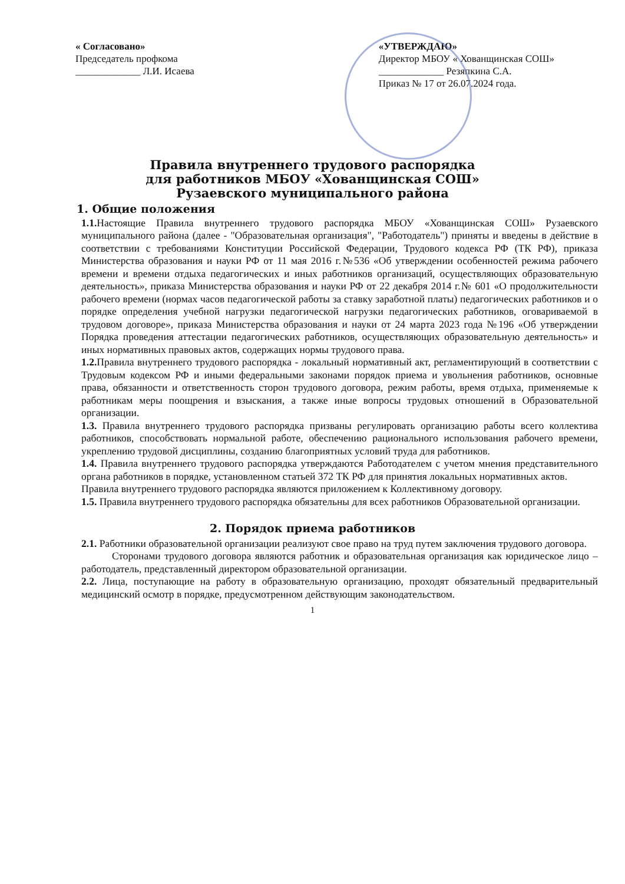« Согласовано»
Председатель профкома
_____________ Л.И. Исаева
«УТВЕРЖДАЮ»
Директор МБОУ « Хованщинская СОШ»
_____________ Резяпкина С.А.
Приказ № 17 от 26.07.2024 года.
Правила внутреннего трудового распорядка
для работников МБОУ «Хованщинская СОШ»
Рузаевского муниципального района
1. Общие положения
1.1. Настоящие Правила внутреннего трудового распорядка МБОУ «Хованщинская СОШ» Рузаевского муниципального района (далее - "Образовательная организация", "Работодатель") приняты и введены в действие в соответствии с требованиями Конституции Российской Федерации, Трудового кодекса РФ (ТК РФ), приказа Министерства образования и науки РФ от 11 мая 2016 г.№536 «Об утверждении особенностей режима рабочего времени и времени отдыха педагогических и иных работников организаций, осуществляющих образовательную деятельность», приказа Министерства образования и науки РФ от 22 декабря 2014 г.№ 601 «О продолжительности рабочего времени (нормах часов педагогической работы за ставку заработной платы) педагогических работников и о порядке определения учебной нагрузки педагогической нагрузки педагогических работников, оговариваемой в трудовом договоре», приказа Министерства образования и науки от 24 марта 2023 года №196 «Об утверждении Порядка проведения аттестации педагогических работников, осуществляющих образовательную деятельность» и иных нормативных правовых актов, содержащих нормы трудового права.
1.2. Правила внутреннего трудового распорядка - локальный нормативный акт, регламентирующий в соответствии с Трудовым кодексом РФ и иными федеральными законами порядок приема и увольнения работников, основные права, обязанности и ответственность сторон трудового договора, режим работы, время отдыха, применяемые к работникам меры поощрения и взыскания, а также иные вопросы трудовых отношений в Образовательной организации.
1.3. Правила внутреннего трудового распорядка призваны регулировать организацию работы всего коллектива работников, способствовать нормальной работе, обеспечению рационального использования рабочего времени, укреплению трудовой дисциплины, созданию благоприятных условий труда для работников.
1.4. Правила внутреннего трудового распорядка утверждаются Работодателем с учетом мнения представительного органа работников в порядке, установленном статьей 372 ТК РФ для принятия локальных нормативных актов.
Правила внутреннего трудового распорядка являются приложением к Коллективному договору.
1.5. Правила внутреннего трудового распорядка обязательны для всех работников Образовательной организации.
2. Порядок приема работников
2.1. Работники образовательной организации реализуют свое право на труд путем заключения трудового договора.
Сторонами трудового договора являются работник и образовательная организация как юридическое лицо – работодатель, представленный директором образовательной организации.
2.2. Лица, поступающие на работу в образовательную организацию, проходят обязательный предварительный медицинский осмотр в порядке, предусмотренном действующим законодательством.
1